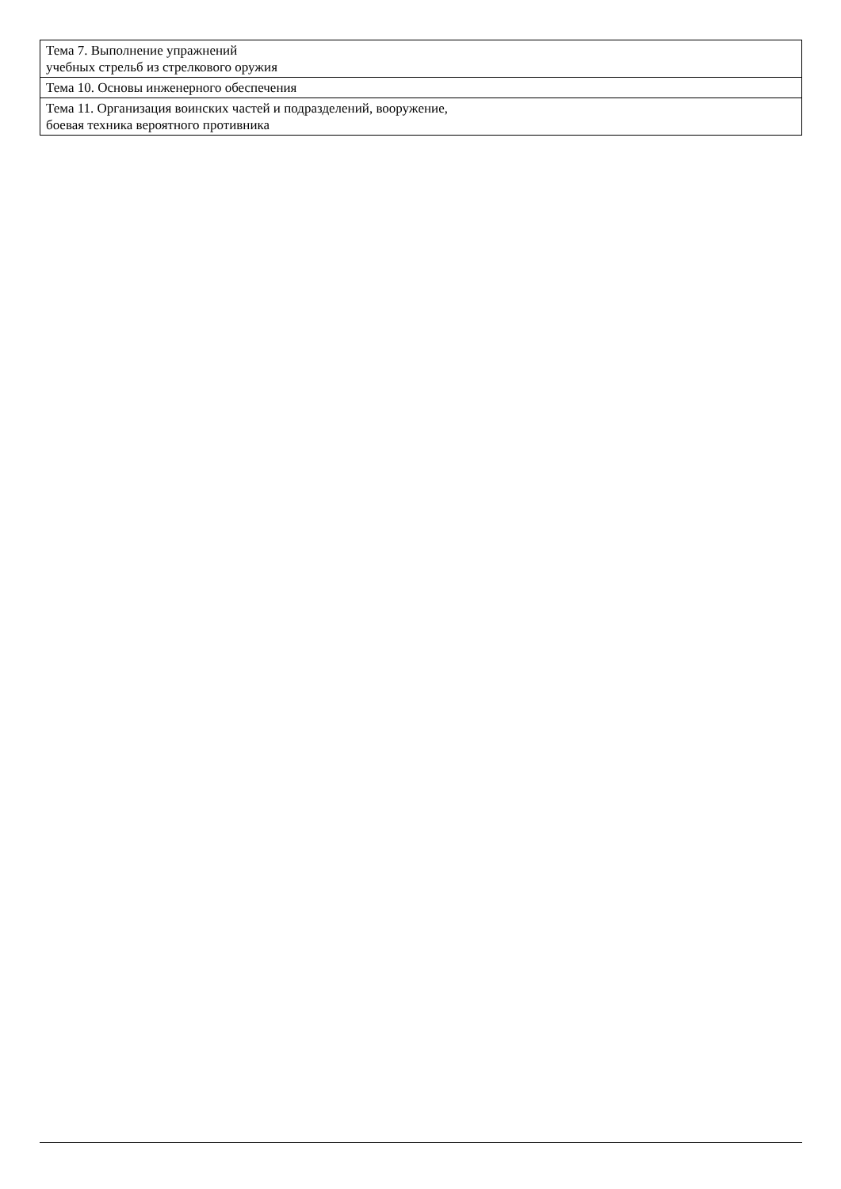| Тема 7. Выполнение упражнений учебных стрельб из стрелкового оружия |
| Тема 10. Основы инженерного обеспечения |
| Тема 11. Организация воинских частей и подразделений, вооружение, боевая техника вероятного противника |